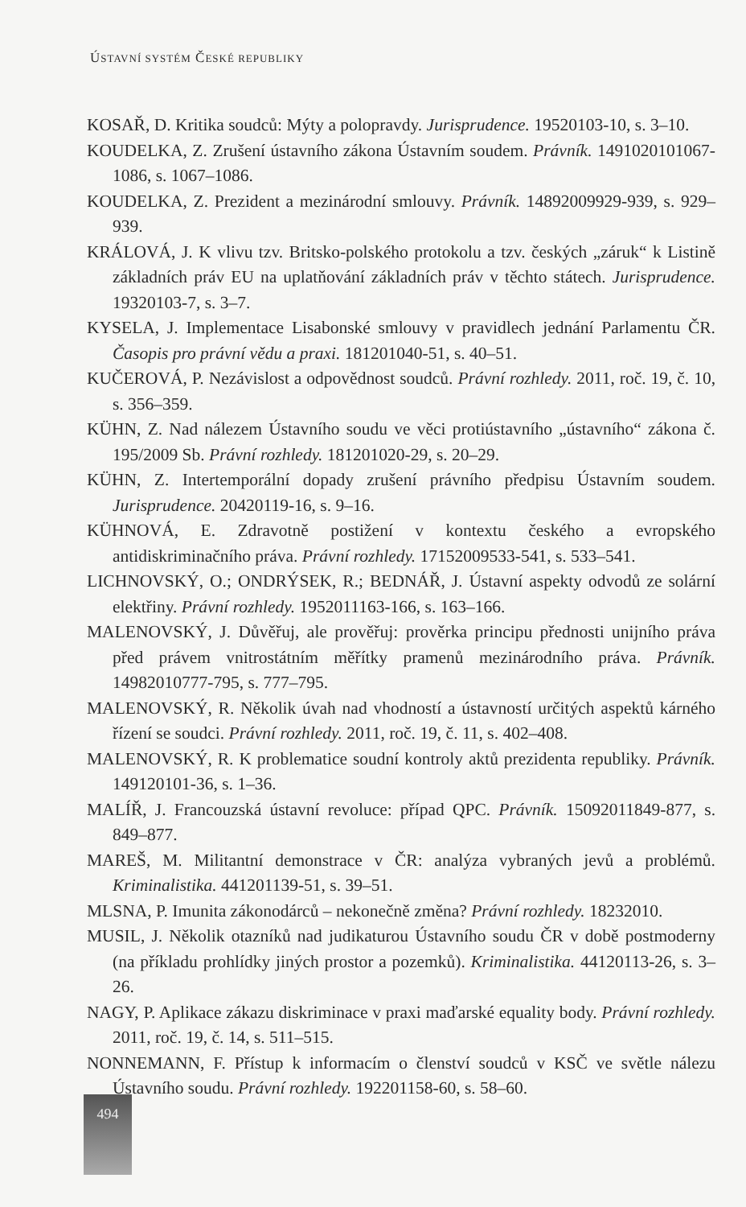ÚSTAVNÍ SYSTÉM ČESKÉ REPUBLIKY
KOSAŘ, D. Kritika soudců: Mýty a polopravdy. Jurisprudence. 19520103-10, s. 3–10.
KOUDELKA, Z. Zrušení ústavního zákona Ústavním soudem. Právník. 1491020101067-1086, s. 1067–1086.
KOUDELKA, Z. Prezident a mezinárodní smlouvy. Právník. 14892009929-939, s. 929–939.
KRÁLOVÁ, J. K vlivu tzv. Britsko-polského protokolu a tzv. českých „záruk“ k Listině základních práv EU na uplatňování základních práv v těchto státech. Jurisprudence. 19320103-7, s. 3–7.
KYSELA, J. Implementace Lisabonské smlouvy v pravidlech jednání Parlamentu ČR. Časopis pro právní vědu a praxi. 181201040-51, s. 40–51.
KUČEROVÁ, P. Nezávislost a odpovědnost soudců. Právní rozhledy. 2011, roč. 19, č. 10, s. 356–359.
KÜHN, Z. Nad nálezem Ústavního soudu ve věci protiústavního „ústavního“ zákona č. 195/2009 Sb. Právní rozhledy. 181201020-29, s. 20–29.
KÜHN, Z. Intertemporální dopady zrušení právního předpisu Ústavním soudem. Jurisprudence. 20420119-16, s. 9–16.
KÜHNOVÁ, E. Zdravotně postižení v kontextu českého a evropského antidiskriminačního práva. Právní rozhledy. 17152009533-541, s. 533–541.
LICHNOVSKÝ, O.; ONDRÝSEK, R.; BEDNÁŘ, J. Ústavní aspekty odvodů ze solární elektřiny. Právní rozhledy. 1952011163-166, s. 163–166.
MALENOVSKÝ, J. Důvěřuj, ale prověřuj: prověrka principu přednosti unijního práva před právem vnitrostátním měřítky pramenů mezinárodního práva. Právník. 14982010777-795, s. 777–795.
MALENOVSKÝ, R. Několik úvah nad vhodností a ústavností určitých aspektů kárného řízení se soudci. Právní rozhledy. 2011, roč. 19, č. 11, s. 402–408.
MALENOVSKÝ, R. K problematice soudní kontroly aktů prezidenta republiky. Právník. 149120101-36, s. 1–36.
MALÍŘ, J. Francouzská ústavní revoluce: případ QPC. Právník. 15092011849-877, s. 849–877.
MAREŠ, M. Militantní demonstrace v ČR: analýza vybraných jevů a problémů. Kriminalistika. 441201139-51, s. 39–51.
MLSNA, P. Imunita zákonodárců – nekonečně změna? Právní rozhledy. 18232010.
MUSIL, J. Několik otazníků nad judikaturou Ústavního soudu ČR v době postmoderny (na příkladu prohlídky jiných prostor a pozemků). Kriminalistika. 44120113-26, s. 3–26.
NAGY, P. Aplikace zákazu diskriminace v praxi maďarské equality body. Právní rozhledy. 2011, roč. 19, č. 14, s. 511–515.
NONNEMANN, F. Přístup k informacím o členství soudců v KSČ ve světle nálezu Ústavního soudu. Právní rozhledy. 192201158-60, s. 58–60.
494